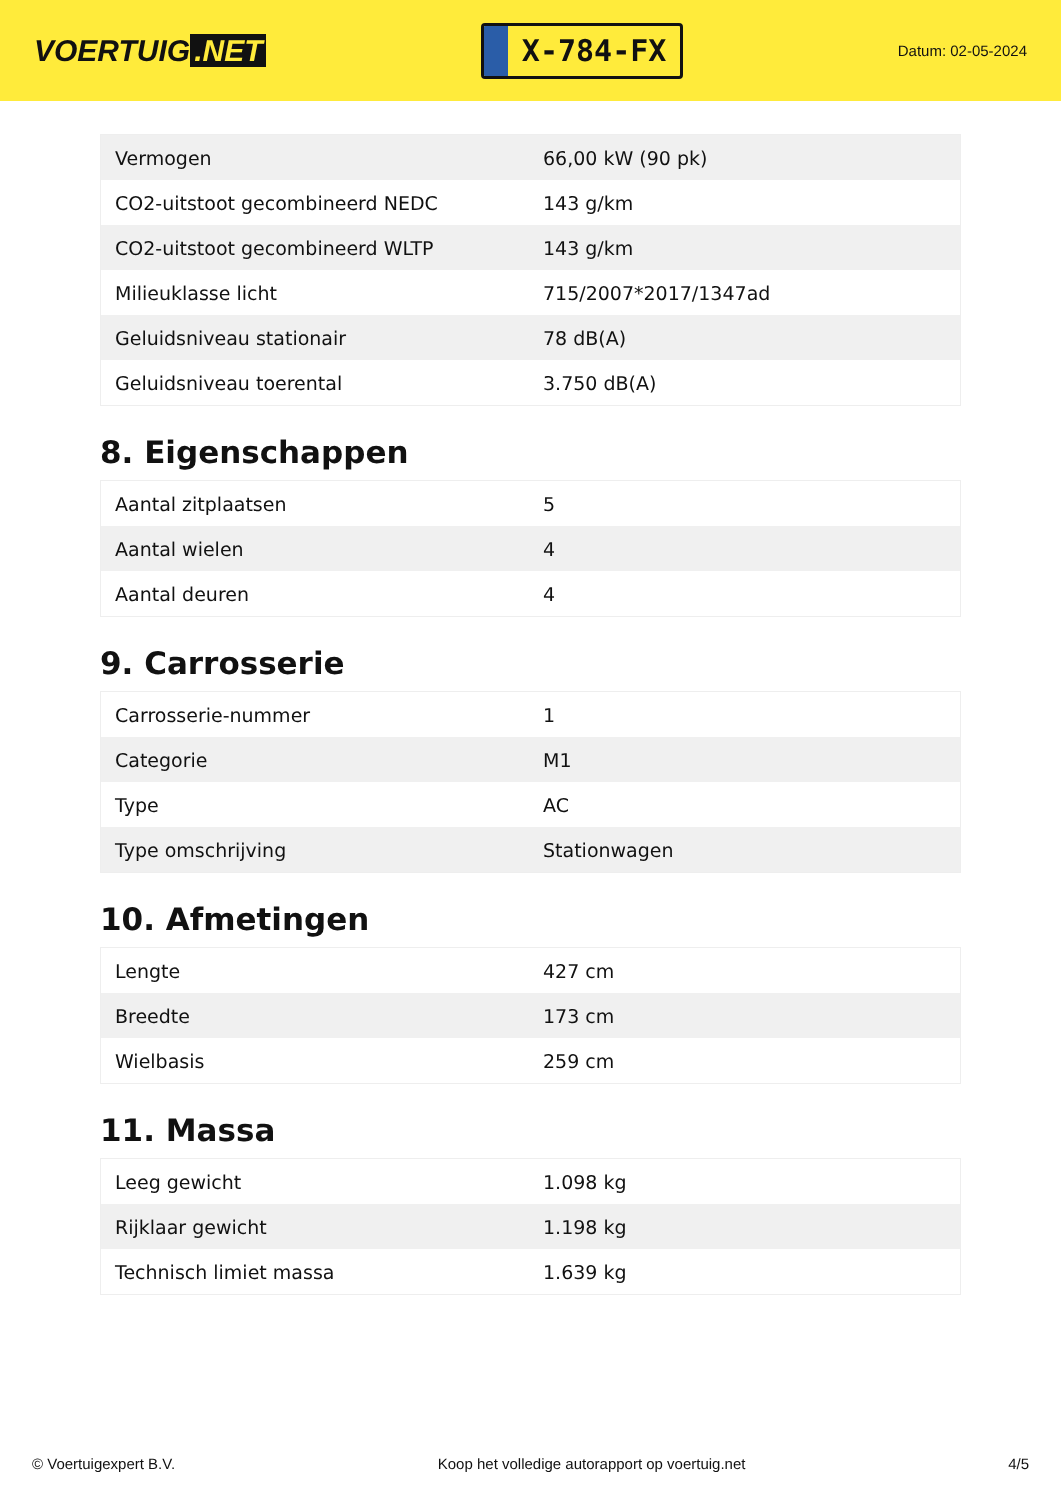VOERTUIG.NET
X-784-FX
Datum: 02-05-2024
| Vermogen | 66,00 kW (90 pk) |
| CO2-uitstoot gecombineerd NEDC | 143 g/km |
| CO2-uitstoot gecombineerd WLTP | 143 g/km |
| Milieuklasse licht | 715/2007*2017/1347ad |
| Geluidsniveau stationair | 78 dB(A) |
| Geluidsniveau toerental | 3.750 dB(A) |
8. Eigenschappen
| Aantal zitplaatsen | 5 |
| Aantal wielen | 4 |
| Aantal deuren | 4 |
9. Carrosserie
| Carrosserie-nummer | 1 |
| Categorie | M1 |
| Type | AC |
| Type omschrijving | Stationwagen |
10. Afmetingen
| Lengte | 427 cm |
| Breedte | 173 cm |
| Wielbasis | 259 cm |
11. Massa
| Leeg gewicht | 1.098 kg |
| Rijklaar gewicht | 1.198 kg |
| Technisch limiet massa | 1.639 kg |
© Voertuigexpert B.V. Koop het volledige autorapport op voertuig.net 4/5